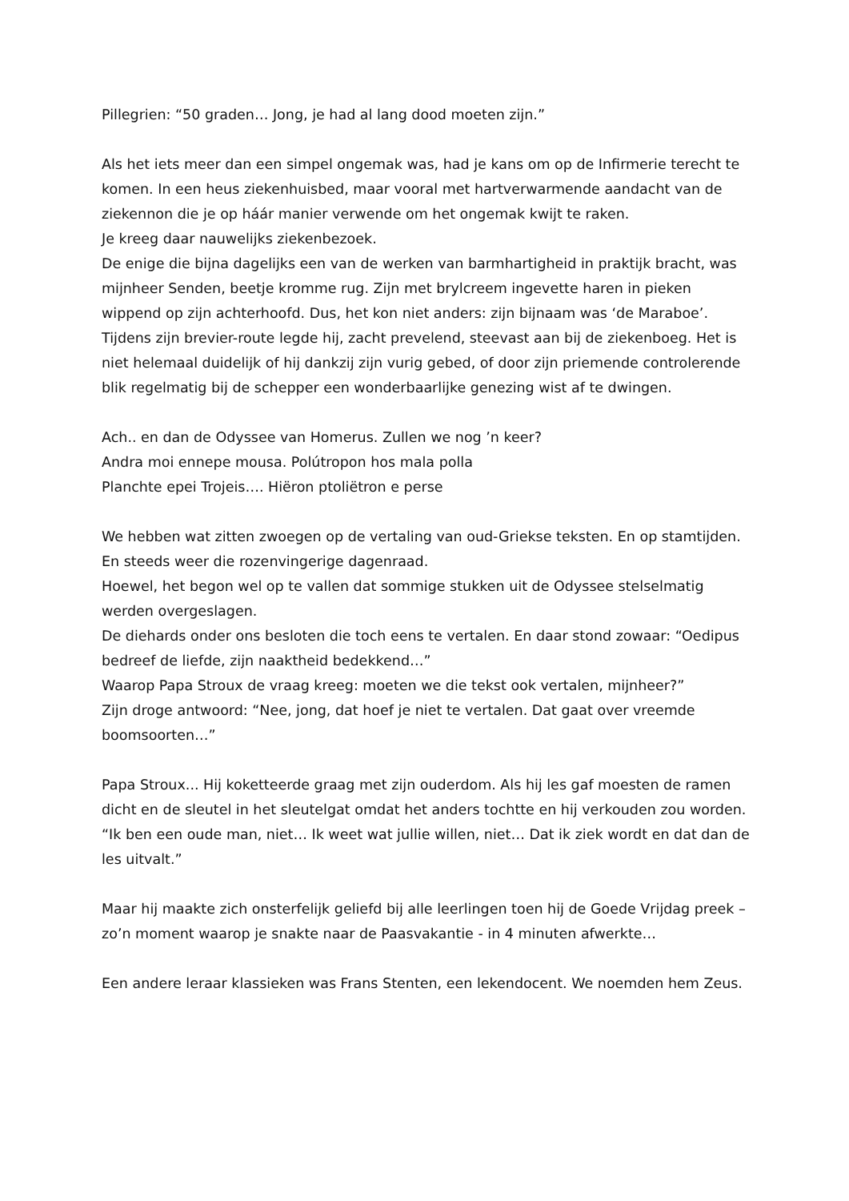Pillegrien: “50 graden… Jong, je had al lang dood moeten zijn.”
Als het iets meer dan een simpel ongemak was, had je kans om op de Infirmerie terecht te komen. In een heus ziekenhuisbed, maar vooral met hartverwarmende aandacht van de ziekennon die je op háár manier verwende om het ongemak kwijt te raken.
Je kreeg daar nauwelijks ziekenbezoek.
De enige die bijna dagelijks een van de werken van barmhartigheid in praktijk bracht, was mijnheer Senden, beetje kromme rug. Zijn met brylcreem ingevette haren in pieken wippend op zijn achterhoofd. Dus, het kon niet anders: zijn bijnaam was ‘de Maraboe’. Tijdens zijn brevier-route legde hij, zacht prevelend, steevast aan bij de ziekenboeg. Het is niet helemaal duidelijk of hij dankzij zijn vurig gebed, of door zijn priemende controlerende blik regelmatig bij de schepper een wonderbaarlijke genezing wist af te dwingen.
Ach.. en dan de Odyssee van Homerus. Zullen we nog ’n keer?
Andra moi ennepe mousa. Polútropon hos mala polla
Planchte epei Trojeis…. Hiëron ptoliëtron e perse
We hebben wat zitten zwoegen op de vertaling van oud-Griekse teksten. En op stamtijden. En steeds weer die rozenvingerige dagenraad.
Hoewel, het begon wel op te vallen dat sommige stukken uit de Odyssee stelselmatig werden overgeslagen.
De diehards onder ons besloten die toch eens te vertalen. En daar stond zowaar: “Oedipus bedreef de liefde, zijn naaktheid bedekkend…”
Waarop Papa Stroux de vraag kreeg: moeten we die tekst ook vertalen, mijnheer?”
Zijn droge antwoord: “Nee, jong, dat hoef je niet te vertalen. Dat gaat over vreemde boomsoorten…”
Papa Stroux... Hij koketteerde graag met zijn ouderdom. Als hij les gaf moesten de ramen dicht en de sleutel in het sleutelgat omdat het anders tochtte en hij verkouden zou worden. “Ik ben een oude man, niet… Ik weet wat jullie willen, niet… Dat ik ziek wordt en dat dan de les uitvalt.”
Maar hij maakte zich onsterfelijk geliefd bij alle leerlingen toen hij de Goede Vrijdag preek – zo’n moment waarop je snakte naar de Paasvakantie - in 4 minuten afwerkte…
Een andere leraar klassieken was Frans Stenten, een lekendocent. We noemden hem Zeus.